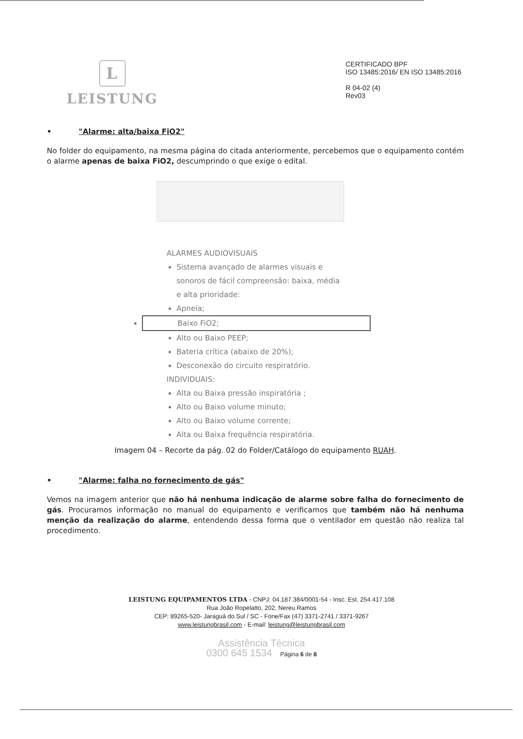L
LEISTUNG
CERTIFICADO BPF
ISO 13485:2016/ EN ISO 13485:2016
R 04-02 (4)
Rev03
• "Alarme: alta/baixa FiO2"
No folder do equipamento, na mesma página do citada anteriormente, percebemos que o equipamento contém o alarme apenas de baixa FiO2, descumprindo o que exige o edital.
ALARMES AUDIOVISUAIS
Sistema avançado de alarmes visuais e sonoros de fácil compreensão: baixa, média e alta prioridade:
Apneia;
Baixo FiO2;
Alto ou Baixo PEEP;
Bateria crítica (abaixo de 20%);
Desconexão do circuito respiratório.
INDIVIDUAIS:
Alta ou Baixa pressão inspiratória ;
Alto ou Baixo volume minuto;
Alto ou Baixo volume corrente;
Alta ou Baixa frequência respiratória.
Imagem 04 – Recorte da pág. 02 do Folder/Catálogo do equipamento RUAH.
• "Alarme: falha no fornecimento de gás"
Vemos na imagem anterior que não há nenhuma indicação de alarme sobre falha do fornecimento de gás. Procuramos informação no manual do equipamento e verificamos que também não há nenhuma menção da realização do alarme, entendendo dessa forma que o ventilador em questão não realiza tal procedimento.
LEISTUNG EQUIPAMENTOS LTDA - CNPJ: 04.187.384/0001-54 - Insc. Est. 254.417.108
Rua João Ropelatto, 202, Nereu Ramos
CEP: 89265-520- Jaraguá do Sul / SC - Fone/Fax (47) 3371-2741 / 3371-9267
www.leistungbrasil.com - E-mail: leistung@leistungbrasil.com
Assistência Técnica
0300 645 1534 Página 6 de 8